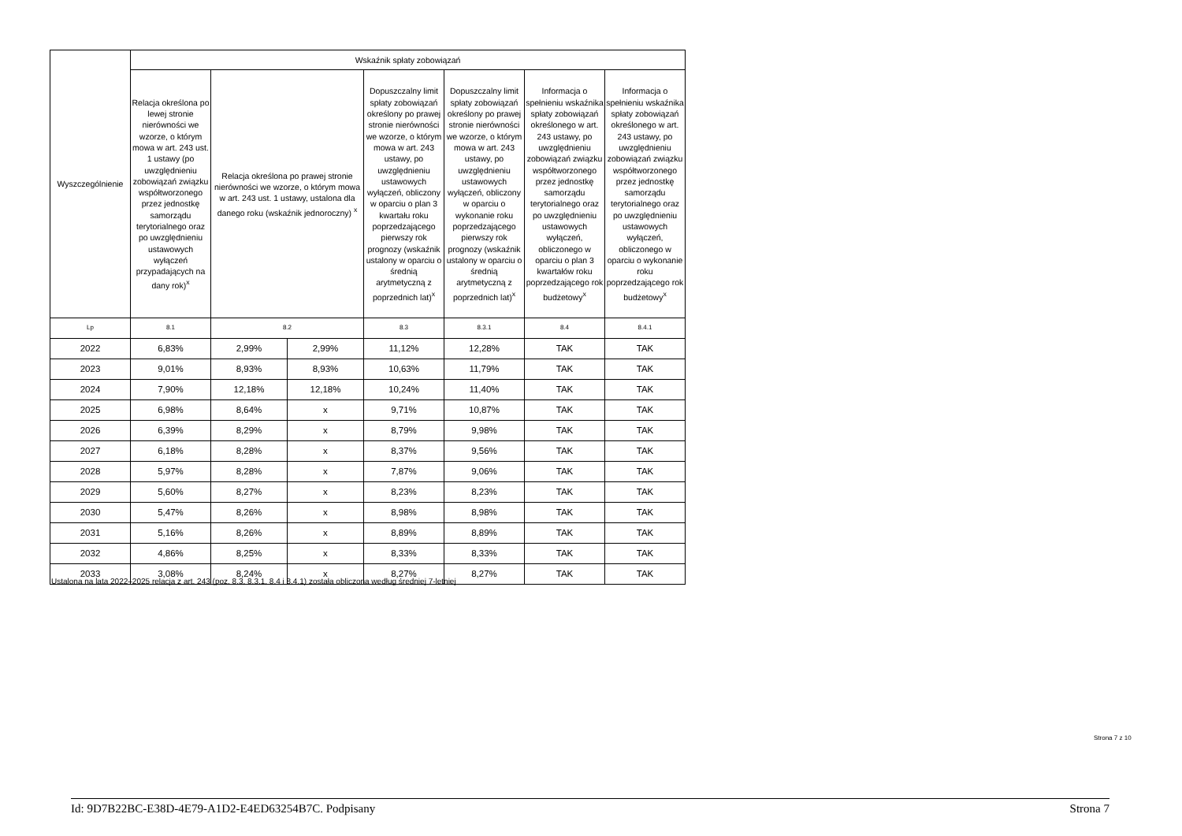| Wyszczególnienie | Wskaźnik spłaty zobowiązań | | | | | | |
| --- | --- | --- | --- | --- | --- | --- | --- |
| | Relacja określona po lewej stronie nierówności we wzorze, o którym mowa w art. 243 ust. 1 ustawy (po uwzględnieniu zobowiązań związku współtworzonego przez jednostkę samorządu terytorialnego oraz po uwzględnieniu ustawowych wyłączeń przypadających na dany rok)<sup>x</sup> | Relacja określona po prawej stronie nierówności we wzorze, o którym mowa w art. 243 ust. 1 ustawy, ustalona dla danego roku (wskaźnik jednoroczny) <sup>x</sup> | | Dopuszczalny limit spłaty zobowiązań określony po prawej stronie nierówności we wzorze, o którym mowa w art. 243 ustawy, po uwzględnieniu ustawowych wyłączeń, obliczony w oparciu o plan 3 kwartału roku poprzedzającego pierwszy rok prognozy (wskaźnik ustalony w oparciu o średnią arytmetyczną z poprzednich lat)<sup>x</sup> | Dopuszczalny limit spłaty zobowiązań określony po prawej stronie nierówności we wzorze, o którym mowa w art. 243 ustawy, po uwzględnieniu ustawowych wyłączeń, obliczony w oparciu o wykonanie roku poprzedzającego pierwszy rok prognozy (wskaźnik ustalony w oparciu o średnią arytmetyczną z poprzednich lat)<sup>x</sup> | Informacja o spełnieniu wskaźnika spłaty zobowiązań określonego w art. 243 ustawy, po uwzględnieniu zobowiązań związku współtworzonego przez jednostkę samorządu terytorialnego oraz po uwzględnieniu ustawowych wyłączeń, obliczonego w oparciu o plan 3 kwartałów roku poprzedzającego rok budżetowy<sup>x</sup> | Informacja o spełnieniu wskaźnika spłaty zobowiązań określonego w art. 243 ustawy, po uwzględnieniu zobowiązań związku współtworzonego przez jednostkę samorządu terytorialnego oraz po uwzględnieniu ustawowych wyłączeń, obliczonego w oparciu o wykonanie roku poprzedzającego rok budżetowy<sup>x</sup> |
| Lp | 8.1 | 8.2 | | 8.3 | 8.3.1 | 8.4 | 8.4.1 |
| 2022 | 6,83% | 2,99% | 2,99% | 11,12% | 12,28% | TAK | TAK |
| 2023 | 9,01% | 8,93% | 8,93% | 10,63% | 11,79% | TAK | TAK |
| 2024 | 7,90% | 12,18% | 12,18% | 10,24% | 11,40% | TAK | TAK |
| 2025 | 6,98% | 8,64% | x | 9,71% | 10,87% | TAK | TAK |
| 2026 | 6,39% | 8,29% | x | 8,79% | 9,98% | TAK | TAK |
| 2027 | 6,18% | 8,28% | x | 8,37% | 9,56% | TAK | TAK |
| 2028 | 5,97% | 8,28% | x | 7,87% | 9,06% | TAK | TAK |
| 2029 | 5,60% | 8,27% | x | 8,23% | 8,23% | TAK | TAK |
| 2030 | 5,47% | 8,26% | x | 8,98% | 8,98% | TAK | TAK |
| 2031 | 5,16% | 8,26% | x | 8,89% | 8,89% | TAK | TAK |
| 2032 | 4,86% | 8,25% | x | 8,33% | 8,33% | TAK | TAK |
| 2033 | 3,08% | 8,24% | x | 8,27% | 8,27% | TAK | TAK |
Ustalona na lata 2022–2025 relacja z art. 243 (poz. 8.3, 8.3.1, 8.4 i 8.4.1) została obliczona według średniej 7-letniej
Strona 7 z 10
Id: 9D7B22BC-E38D-4E79-A1D2-E4ED63254B7C. Podpisany Strona 7